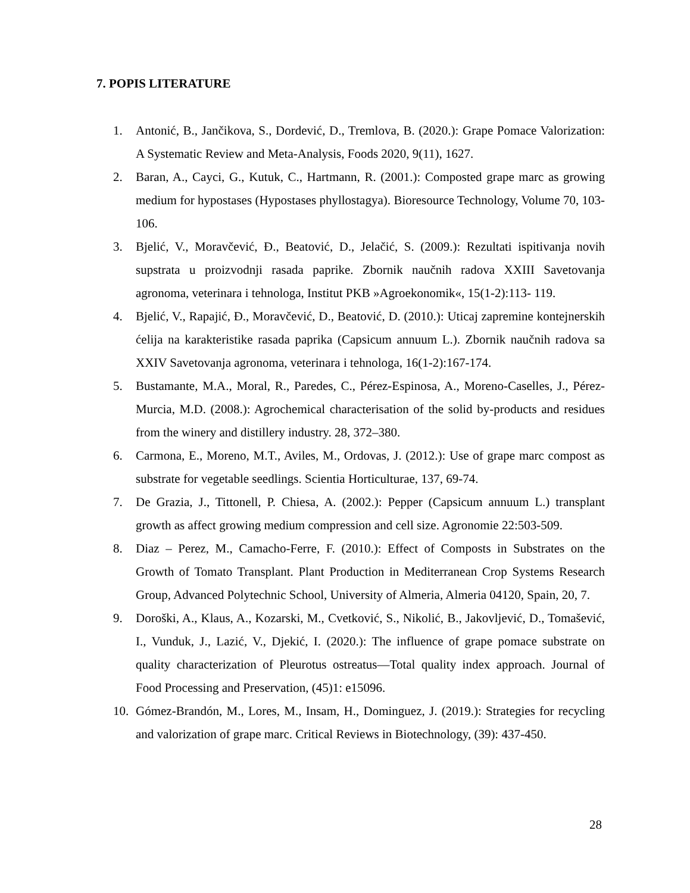7. POPIS LITERATURE
1. Antonić, B., Jančikova, S., Dordević, D., Tremlova, B. (2020.): Grape Pomace Valorization: A Systematic Review and Meta-Analysis, Foods 2020, 9(11), 1627.
2. Baran, A., Cayci, G., Kutuk, C., Hartmann, R. (2001.): Composted grape marc as growing medium for hypostases (Hypostases phyllostagya). Bioresource Technology, Volume 70, 103-106.
3. Bjelić, V., Moravčević, Đ., Beatović, D., Jelačić, S. (2009.): Rezultati ispitivanja novih supstrata u proizvodnji rasada paprike. Zbornik naučnih radova XXIII Savetovanja agronoma, veterinara i tehnologa, Institut PKB »Agroekonomik«, 15(1-2):113- 119.
4. Bjelić, V., Rapajić, Đ., Moravčević, D., Beatović, D. (2010.): Uticaj zapremine kontejnerskih ćelija na karakteristike rasada paprika (Capsicum annuum L.). Zbornik naučnih radova sa XXIV Savetovanja agronoma, veterinara i tehnologa, 16(1-2):167-174.
5. Bustamante, M.A., Moral, R., Paredes, C., Pérez-Espinosa, A., Moreno-Caselles, J., Pérez-Murcia, M.D. (2008.): Agrochemical characterisation of the solid by-products and residues from the winery and distillery industry. 28, 372–380.
6. Carmona, E., Moreno, M.T., Aviles, M., Ordovas, J. (2012.): Use of grape marc compost as substrate for vegetable seedlings. Scientia Horticulturae, 137, 69-74.
7. De Grazia, J., Tittonell, P. Chiesa, A. (2002.): Pepper (Capsicum annuum L.) transplant growth as affect growing medium compression and cell size. Agronomie 22:503-509.
8. Diaz – Perez, M., Camacho-Ferre, F. (2010.): Effect of Composts in Substrates on the Growth of Tomato Transplant. Plant Production in Mediterranean Crop Systems Research Group, Advanced Polytechnic School, University of Almeria, Almeria 04120, Spain, 20, 7.
9. Doroški, A., Klaus, A., Kozarski, M., Cvetković, S., Nikolić, B., Jakovljević, D., Tomašević, I., Vunduk, J., Lazić, V., Djekić, I. (2020.): The influence of grape pomace substrate on quality characterization of Pleurotus ostreatus—Total quality index approach. Journal of Food Processing and Preservation, (45)1: e15096.
10. Gómez-Brandón, M., Lores, M., Insam, H., Dominguez, J. (2019.): Strategies for recycling and valorization of grape marc. Critical Reviews in Biotechnology, (39): 437-450.
28